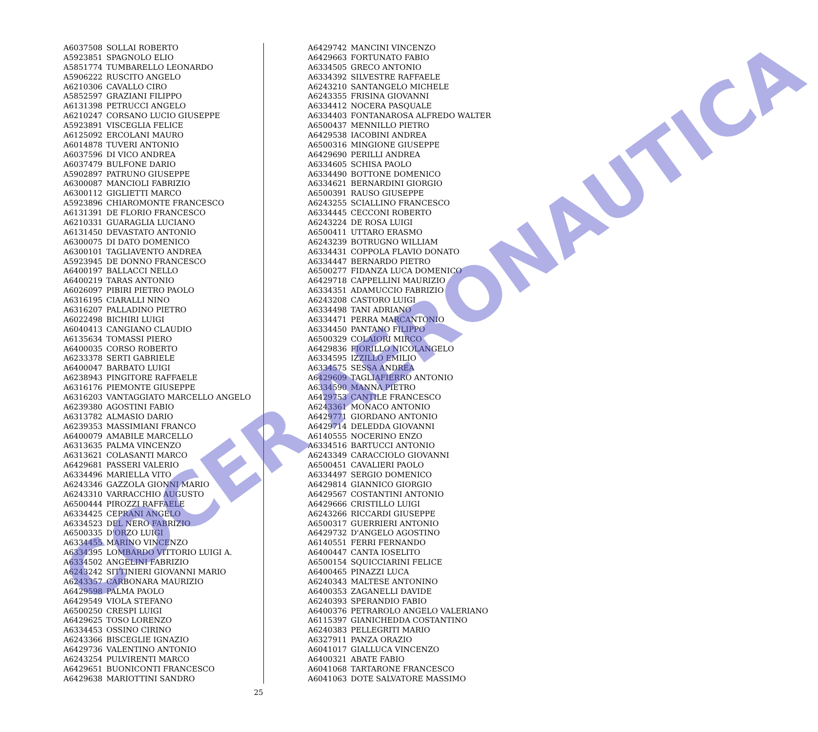| A6037508 | SOLLAI ROBERTO |
| A5923851 | SPAGNOLO ELIO |
| A5851774 | TUMBARELLO LEONARDO |
| A5906222 | RUSCITO ANGELO |
| A6210306 | CAVALLO CIRO |
| A5852597 | GRAZIANI FILIPPO |
| A6131398 | PETRUCCI ANGELO |
| A6210247 | CORSANO LUCIO GIUSEPPE |
| A5923891 | VISCEGLIA FELICE |
| A6125092 | ERCOLANI MAURO |
| A6014878 | TUVERI ANTONIO |
| A6037596 | DI VICO ANDREA |
| A6037479 | BULFONE DARIO |
| A5902897 | PATRUNO GIUSEPPE |
| A6300087 | MANCIOLI FABRIZIO |
| A6300112 | GIGLIETTI MARCO |
| A5923896 | CHIAROMONTE FRANCESCO |
| A6131391 | DE FLORIO FRANCESCO |
| A6210331 | GUARAGLIA LUCIANO |
| A6131450 | DEVASTATO ANTONIO |
| A6300075 | DI DATO DOMENICO |
| A6300101 | TAGLIAVENTO ANDREA |
| A5923945 | DE DONNO FRANCESCO |
| A6400197 | BALLACCI NELLO |
| A6400219 | TARAS ANTONIO |
| A6026097 | PIBIRI PIETRO PAOLO |
| A6316195 | CIARALLI NINO |
| A6316207 | PALLADINO PIETRO |
| A6022498 | BICHIRI LUIGI |
| A6040413 | CANGIANO CLAUDIO |
| A6135634 | TOMASSI PIERO |
| A6400035 | CORSO ROBERTO |
| A6233378 | SERTI GABRIELE |
| A6400047 | BARBATO LUIGI |
| A6238943 | PINGITORE RAFFAELE |
| A6316176 | PIEMONTE GIUSEPPE |
| A6316203 | VANTAGGIATO MARCELLO ANGELO |
| A6239380 | AGOSTINI FABIO |
| A6313782 | ALMASIO DARIO |
| A6239353 | MASSIMIANI FRANCO |
| A6400079 | AMABILE MARCELLO |
| A6313635 | PALMA VINCENZO |
| A6313621 | COLASANTI MARCO |
| A6429681 | PASSERI VALERIO |
| A6334496 | MARIELLA VITO |
| A6243346 | GAZZOLA GIONNI MARIO |
| A6243310 | VARRACCHIO AUGUSTO |
| A6500444 | PIROZZI RAFFAELE |
| A6334425 | CEPRANI ANGELO |
| A6334523 | DEL NERO FABRIZIO |
| A6500335 | D'ORZO LUIGI |
| A6334455 | MARINO VINCENZO |
| A6334395 | LOMBARDO VITTORIO LUIGI A. |
| A6334502 | ANGELINI FABRIZIO |
| A6243242 | SITTINIERI GIOVANNI MARIO |
| A6243357 | CARBONARA MAURIZIO |
| A6429598 | PALMA PAOLO |
| A6429549 | VIOLA STEFANO |
| A6500250 | CRESPI LUIGI |
| A6429625 | TOSO LORENZO |
| A6334453 | OSSINO CIRINO |
| A6243366 | BISCEGLIE IGNAZIO |
| A6429736 | VALENTINO ANTONIO |
| A6243254 | PULVIRENTI MARCO |
| A6429651 | BUONICONTI FRANCESCO |
| A6429638 | MARIOTTINI SANDRO |
| A6429742 | MANCINI VINCENZO |
| A6429663 | FORTUNATO FABIO |
| A6334505 | GRECO ANTONIO |
| A6334392 | SILVESTRE RAFFAELE |
| A6243210 | SANTANGELO MICHELE |
| A6243355 | FRISINA GIOVANNI |
| A6334412 | NOCERA PASQUALE |
| A6334403 | FONTANAROSA ALFREDO WALTER |
| A6500437 | MENNILLO PIETRO |
| A6429538 | IACOBINI ANDREA |
| A6500316 | MINGIONE GIUSEPPE |
| A6429690 | PERILLI ANDREA |
| A6334605 | SCHISA PAOLO |
| A6334490 | BOTTONE DOMENICO |
| A6334621 | BERNARDINI GIORGIO |
| A6500391 | RAUSO GIUSEPPE |
| A6243255 | SCIALLINO FRANCESCO |
| A6334445 | CECCONI ROBERTO |
| A6243224 | DE ROSA LUIGI |
| A6500411 | UTTARO ERASMO |
| A6243239 | BOTRUGNO WILLIAM |
| A6334431 | COPPOLA FLAVIO DONATO |
| A6334447 | BERNARDO PIETRO |
| A6500277 | FIDANZA LUCA DOMENICO |
| A6429718 | CAPPELLINI MAURIZIO |
| A6334351 | ADAMUCCIO FABRIZIO |
| A6243208 | CASTORO LUIGI |
| A6334498 | TANI ADRIANO |
| A6334471 | PERRA MARCANTONIO |
| A6334450 | PANTANO FILIPPO |
| A6500329 | COLAIORI MIRCO |
| A6429836 | FIORILLO NICOLANGELO |
| A6334595 | IZZILLO EMILIO |
| A6334575 | SESSA ANDREA |
| A6429609 | TAGLIAFIERRO ANTONIO |
| A6334590 | MANNA PIETRO |
| A6429753 | CANTILE FRANCESCO |
| A6243361 | MONACO ANTONIO |
| A6429771 | GIORDANO ANTONIO |
| A6429714 | DELEDDA GIOVANNI |
| A6140555 | NOCERINO ENZO |
| A6334516 | BARTUCCI ANTONIO |
| A6243349 | CARACCIOLO GIOVANNI |
| A6500451 | CAVALIERI PAOLO |
| A6334497 | SERGIO DOMENICO |
| A6429814 | GIANNICO GIORGIO |
| A6429567 | COSTANTINI ANTONIO |
| A6429666 | CRISTILLO LUIGI |
| A6243266 | RICCARDI GIUSEPPE |
| A6500317 | GUERRIERI ANTONIO |
| A6429732 | D'ANGELO AGOSTINO |
| A6140551 | FERRI FERNANDO |
| A6400447 | CANTA IOSELITO |
| A6500154 | SQUICCIARINI FELICE |
| A6400465 | PINAZZI LUCA |
| A6240343 | MALTESE ANTONINO |
| A6400353 | ZAGANELLI DAVIDE |
| A6240393 | SPERANDIO FABIO |
| A6400376 | PETRAROLO ANGELO VALERIANO |
| A6115397 | GIANICHEDDA COSTANTINO |
| A6240383 | PELLEGRITI MARIO |
| A6327911 | PANZA ORAZIO |
| A6041017 | GIALLUCA VINCENZO |
| A6400321 | ABATE FABIO |
| A6041068 | TARTARONE FRANCESCO |
| A6041063 | DOTE SALVATORE MASSIMO |
COCER AERONAUTICA
25